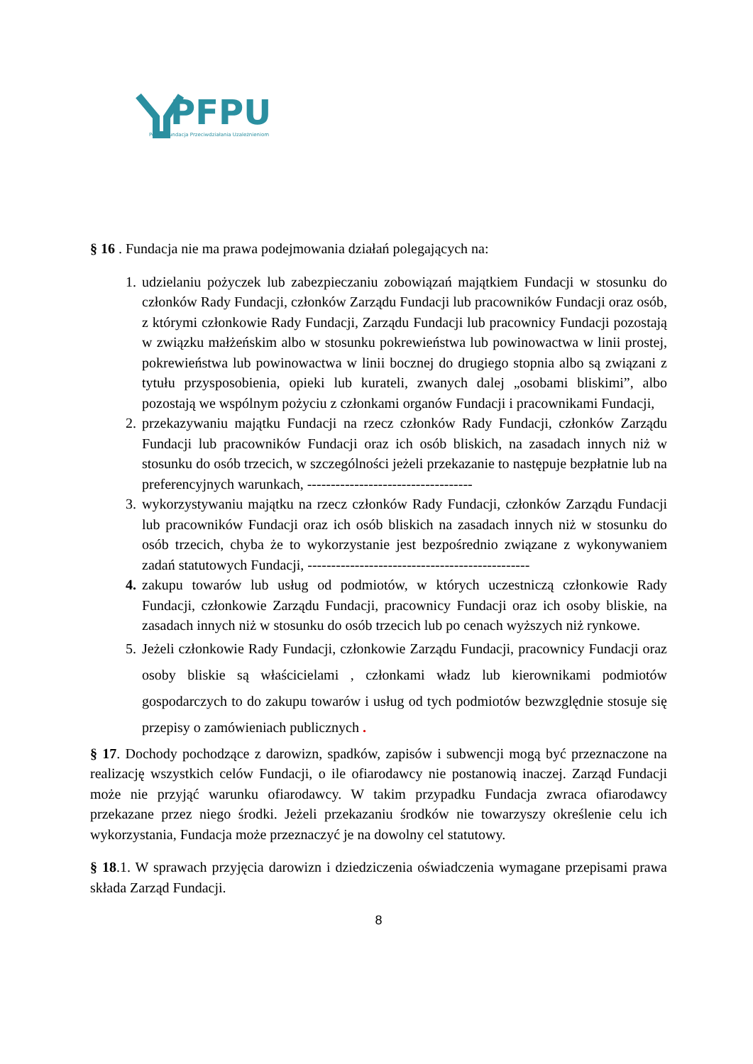PFPU
Polska Fundacja Przeciwdziałania Uzależnieniom
§ 16 . Fundacja nie ma prawa podejmowania działań polegających na:
1. udzielaniu pożyczek lub zabezpieczaniu zobowiązań majątkiem Fundacji w stosunku do członków Rady Fundacji, członków Zarządu Fundacji lub pracowników Fundacji oraz osób, z którymi członkowie Rady Fundacji, Zarządu Fundacji lub pracownicy Fundacji pozostają w związku małżeńskim albo w stosunku pokrewieństwa lub powinowactwa w linii prostej, pokrewieństwa lub powinowactwa w linii bocznej do drugiego stopnia albo są związani z tytułu przysposobienia, opieki lub kurateli, zwanych dalej „osobami bliskimi”, albo pozostają we wspólnym pożyciu z członkami organów Fundacji i pracownikami Fundacji,
2. przekazywaniu majątku Fundacji na rzecz członków Rady Fundacji, członków Zarządu Fundacji lub pracowników Fundacji oraz ich osób bliskich, na zasadach innych niż w stosunku do osób trzecich, w szczególności jeżeli przekazanie to następuje bezpłatnie lub na preferencyjnych warunkach, -----------------------------------
3. wykorzystywaniu majątku na rzecz członków Rady Fundacji, członków Zarządu Fundacji lub pracowników Fundacji oraz ich osób bliskich na zasadach innych niż w stosunku do osób trzecich, chyba że to wykorzystanie jest bezpośrednio związane z wykonywaniem zadań statutowych Fundacji, -----------------------------------------------
4. zakupu towarów lub usług od podmiotów, w których uczestniczą członkowie Rady Fundacji, członkowie Zarządu Fundacji, pracownicy Fundacji oraz ich osoby bliskie, na zasadach innych niż w stosunku do osób trzecich lub po cenach wyższych niż rynkowe.
5. Jeżeli członkowie Rady Fundacji, członkowie Zarządu Fundacji, pracownicy Fundacji oraz osoby bliskie są właścicielami , członkami władz lub kierownikami podmiotów gospodarczych to do zakupu towarów i usług od tych podmiotów bezwzględnie stosuje się przepisy o zamówieniach publicznych .
§ 17. Dochody pochodzące z darowizn, spadków, zapisów i subwencji mogą być przeznaczone na realizację wszystkich celów Fundacji, o ile ofiarodawcy nie postanowią inaczej. Zarząd Fundacji może nie przyjąć warunku ofiarodawcy. W takim przypadku Fundacja zwraca ofiarodawcy przekazane przez niego środki. Jeżeli przekazaniu środków nie towarzyszy określenie celu ich wykorzystania, Fundacja może przeznaczyć je na dowolny cel statutowy.
§ 18.1. W sprawach przyjęcia darowizn i dziedziczenia oświadczenia wymagane przepisami prawa składa Zarząd Fundacji.
8